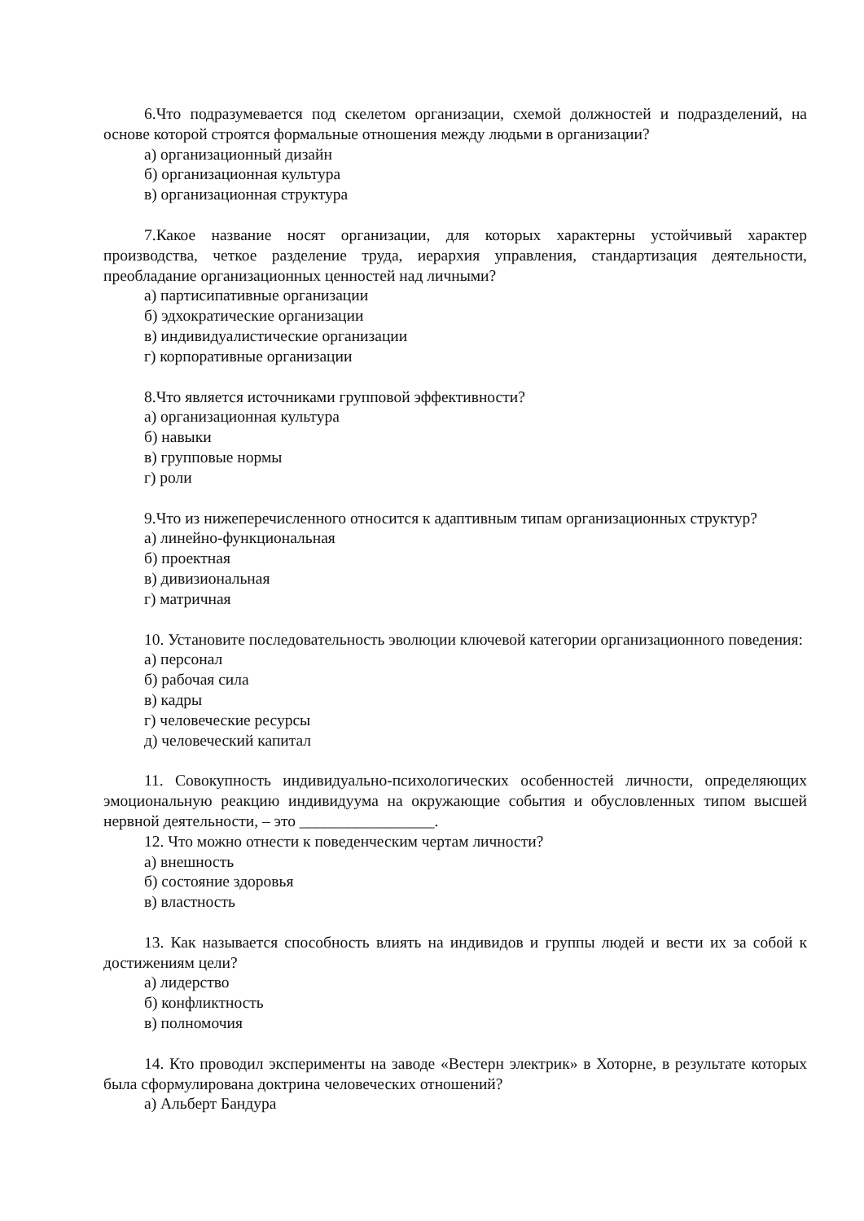6.Что подразумевается под скелетом организации, схемой должностей и подразделений, на основе которой строятся формальные отношения между людьми в организации?
а) организационный дизайн
б) организационная культура
в) организационная структура
7.Какое название носят организации, для которых характерны устойчивый характер производства, четкое разделение труда, иерархия управления, стандартизация деятельности, преобладание организационных ценностей над личными?
а) партисипативные организации
б) эдхократические организации
в) индивидуалистические организации
г) корпоративные организации
8.Что является источниками групповой эффективности?
а) организационная культура
б) навыки
в) групповые нормы
г) роли
9.Что из нижеперечисленного относится к адаптивным типам организационных структур?
а) линейно-функциональная
б) проектная
в) дивизиональная
г) матричная
10. Установите последовательность эволюции ключевой категории организационного поведения:
а) персонал
б) рабочая сила
в) кадры
г) человеческие ресурсы
д) человеческий капитал
11. Совокупность индивидуально-психологических особенностей личности, определяющих эмоциональную реакцию индивидуума на окружающие события и обусловленных типом высшей нервной деятельности, – это _________________.
12. Что можно отнести к поведенческим чертам личности?
а) внешность
б) состояние здоровья
в) властность
13. Как называется способность влиять на индивидов и группы людей и вести их за собой к достижениям цели?
а) лидерство
б) конфликтность
в) полномочия
14. Кто проводил эксперименты на заводе «Вестерн электрик» в Хоторне, в результате которых была сформулирована доктрина человеческих отношений?
а) Альберт Бандура